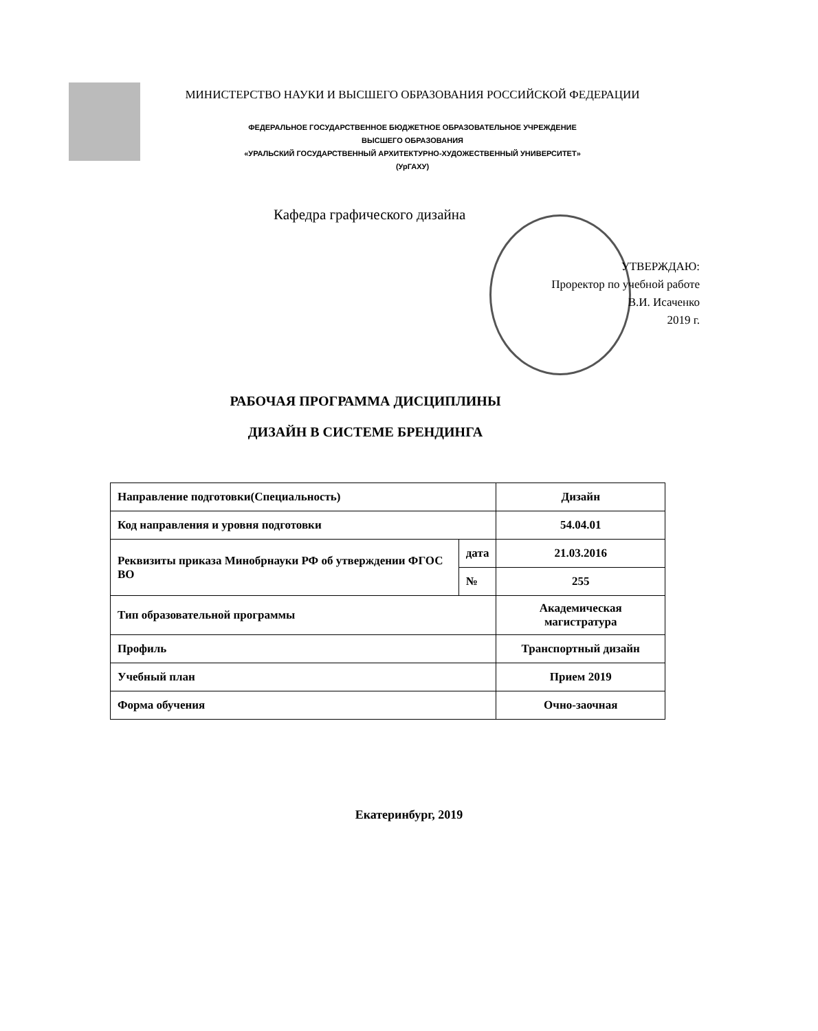МИНИСТЕРСТВО НАУКИ И ВЫСШЕГО ОБРАЗОВАНИЯ РОССИЙСКОЙ ФЕДЕРАЦИИ
ФЕДЕРАЛЬНОЕ ГОСУДАРСТВЕННОЕ БЮДЖЕТНОЕ ОБРАЗОВАТЕЛЬНОЕ УЧРЕЖДЕНИЕ
ВЫСШЕГО ОБРАЗОВАНИЯ
«УРАЛЬСКИЙ ГОСУДАРСТВЕННЫЙ АРХИТЕКТУРНО-ХУДОЖЕСТВЕННЫЙ УНИВЕРСИТЕТ»
(УрГАХУ)
Кафедра графического дизайна
УТВЕРЖДАЮ:
Проректор по учебной работе
В.И. Исаченко
2019 г.
РАБОЧАЯ ПРОГРАММА ДИСЦИПЛИНЫ
ДИЗАЙН В СИСТЕМЕ БРЕНДИНГА
| Направление подготовки(Специальность) | | Дизайн |
| Код направления и уровня подготовки | | 54.04.01 |
| Реквизиты приказа Минобрнауки РФ об утверждении ФГОС ВО | дата | 21.03.2016 |
| | № | 255 |
| Тип образовательной программы | | Академическая магистратура |
| Профиль | | Транспортный дизайн |
| Учебный план | | Прием 2019 |
| Форма обучения | | Очно-заочная |
Екатеринбург, 2019